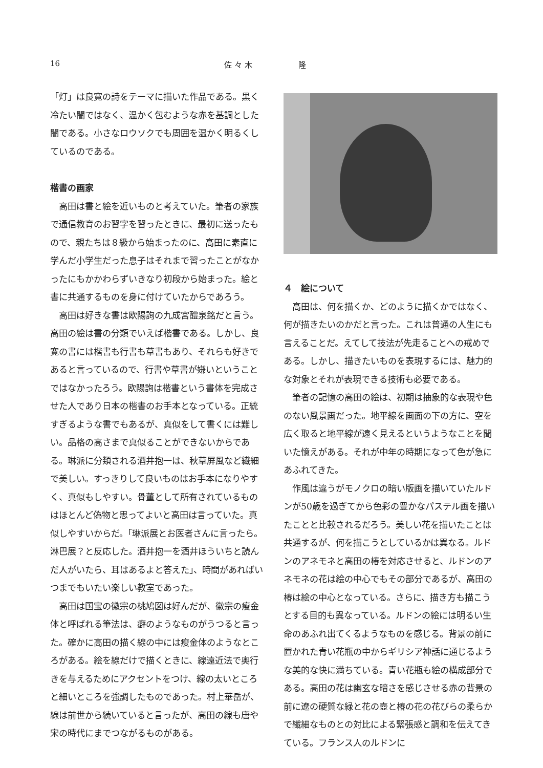16 佐 々 木　　　　　　隆
「灯」は良寛の詩をテーマに描いた作品である。黒く冷たい闇ではなく、温かく包むような赤を基調とした闇である。小さなロウソクでも周囲を温かく明るくしているのである。
楷書の画家
高田は書と絵を近いものと考えていた。筆者の家族で通信教育のお習字を習ったときに、最初に送ったもので、親たちは８級から始まったのに、高田に素直に学んだ小学生だった息子はそれまで習ったことがなかったにもかかわらずいきなり初段から始まった。絵と書に共通するものを身に付けていたからであろう。
高田は好きな書は欧陽詢の九成宮醴泉銘だと言う。高田の絵は書の分類でいえば楷書である。しかし、良寛の書には楷書も行書も草書もあり、それらも好きであると言っているので、行書や草書が嫌いということではなかったろう。欧陽詢は楷書という書体を完成させた人であり日本の楷書のお手本となっている。正統すぎるような書でもあるが、真似をして書くには難しい。品格の高さまで真似ることができないからである。琳派に分類される酒井抱一は、秋草屏風など繊細で美しい。すっきりして良いものはお手本になりやすく、真似もしやすい。骨董として所有されているものはほとんど偽物と思ってよいと高田は言っていた。真似しやすいからだ。「琳派展とお医者さんに言ったら。淋巴展？と反応した。酒井抱一を酒井ほういちと読んだ人がいたら、耳はあるよと答えた」、時間があればいつまでもいたい楽しい教室であった。
高田は国宝の徽宗の桃鳩図は好んだが、徽宗の瘦金体と呼ばれる筆法は、癖のようなものがうつると言った。確かに高田の描く線の中には瘦金体のようなところがある。絵を線だけで描くときに、線遠近法で奥行きを与えるためにアクセントをつけ、線の太いところと細いところを強調したものであった。村上華岳が、線は前世から続いていると言ったが、高田の線も唐や宋の時代にまでつながるものがある。
４　絵について
高田は、何を描くか、どのように描くかではなく、何が描きたいのかだと言った。これは普通の人生にも言えることだ。えてして技法が先走ることへの戒めである。しかし、描きたいものを表現するには、魅力的な対象とそれが表現できる技術も必要である。
筆者の記憶の高田の絵は、初期は抽象的な表現や色のない風景画だった。地平線を画面の下の方に、空を広く取ると地平線が遠く見えるというようなことを聞いた憶えがある。それが中年の時期になって色が急にあふれてきた。
作風は違うがモノクロの暗い版画を描いていたルドンが50歳を過ぎてから色彩の豊かなパステル画を描いたことと比較されるだろう。美しい花を描いたことは共通するが、何を描こうとしているかは異なる。ルドンのアネモネと高田の椿を対応させると、ルドンのアネモネの花は絵の中心でもその部分であるが、高田の椿は絵の中心となっている。さらに、描き方も描こうとする目的も異なっている。ルドンの絵には明るい生命のあふれ出てくるようなものを感じる。背景の前に置かれた青い花瓶の中からギリシア神話に通じるような美的な快に満ちている。青い花瓶も絵の構成部分である。高田の花は幽玄な暗さを感じさせる赤の背景の前に遼の硬質な緑と花の壺と椿の花の花びらの柔らかで繊細なものとの対比による緊張感と調和を伝えてきている。フランス人のルドンに